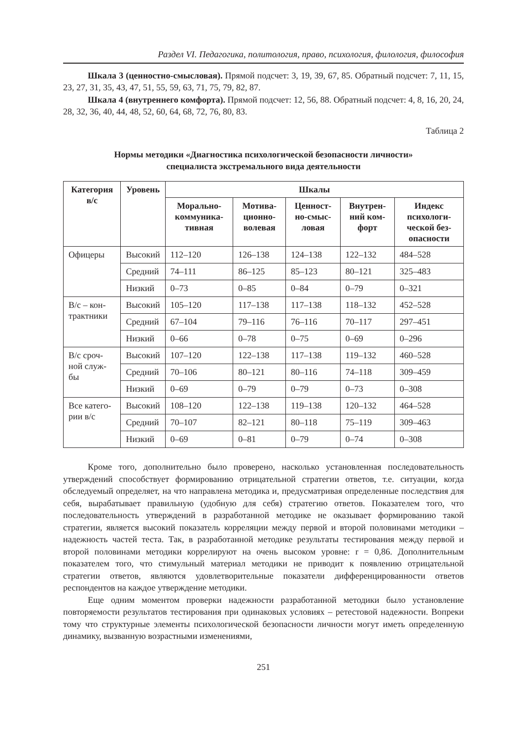Раздел VI. Педагогика, политология, право, психология, филология, философия
Шкала 3 (ценностно-смысловая). Прямой подсчет: 3, 19, 39, 67, 85. Обратный подсчет: 7, 11, 15, 23, 27, 31, 35, 43, 47, 51, 55, 59, 63, 71, 75, 79, 82, 87.
Шкала 4 (внутреннего комфорта). Прямой подсчет: 12, 56, 88. Обратный подсчет: 4, 8, 16, 20, 24, 28, 32, 36, 40, 44, 48, 52, 60, 64, 68, 72, 76, 80, 83.
Таблица 2
Нормы методики «Диагностика психологической безопасности личности»
специалиста экстремального вида деятельности
| Категория в/с | Уровень | Шкалы | | | | |
| --- | --- | --- | --- | --- | --- | --- |
| | | Морально-коммуника-тивная | Мотива-ционно-волевая | Ценност-но-смыс-ловая | Внутрен-ний ком-форт | Индекс психологи-ческой без-опасности |
| Офицеры | Высокий | 112–120 | 126–138 | 124–138 | 122–132 | 484–528 |
| | Средний | 74–111 | 86–125 | 85–123 | 80–121 | 325–483 |
| | Низкий | 0–73 | 0–85 | 0–84 | 0–79 | 0–321 |
| В/с – кон-трактники | Высокий | 105–120 | 117–138 | 117–138 | 118–132 | 452–528 |
| | Средний | 67–104 | 79–116 | 76–116 | 70–117 | 297–451 |
| | Низкий | 0–66 | 0–78 | 0–75 | 0–69 | 0–296 |
| В/с сроч-ной служ-бы | Высокий | 107–120 | 122–138 | 117–138 | 119–132 | 460–528 |
| | Средний | 70–106 | 80–121 | 80–116 | 74–118 | 309–459 |
| | Низкий | 0–69 | 0–79 | 0–79 | 0–73 | 0–308 |
| Все катего-рии в/с | Высокий | 108–120 | 122–138 | 119–138 | 120–132 | 464–528 |
| | Средний | 70–107 | 82–121 | 80–118 | 75–119 | 309–463 |
| | Низкий | 0–69 | 0–81 | 0–79 | 0–74 | 0–308 |
Кроме того, дополнительно было проверено, насколько установленная последовательность утверждений способствует формированию отрицательной стратегии ответов, т.е. ситуации, когда обследуемый определяет, на что направлена методика и, предусматривая определенные последствия для себя, вырабатывает правильную (удобную для себя) стратегию ответов. Показателем того, что последовательность утверждений в разработанной методике не оказывает формированию такой стратегии, является высокий показатель корреляции между первой и второй половинами методики – надежность частей теста. Так, в разработанной методике результаты тестирования между первой и второй половинами методики коррелируют на очень высоком уровне: r = 0,86. Дополнительным показателем того, что стимульный материал методики не приводит к появлению отрицательной стратегии ответов, являются удовлетворительные показатели дифференцированности ответов респондентов на каждое утверждение методики.
Еще одним моментом проверки надежности разработанной методики было установление повторяемости результатов тестирования при одинаковых условиях – ретестовой надежности. Вопреки тому что структурные элементы психологической безопасности личности могут иметь определенную динамику, вызванную возрастными изменениями,
251